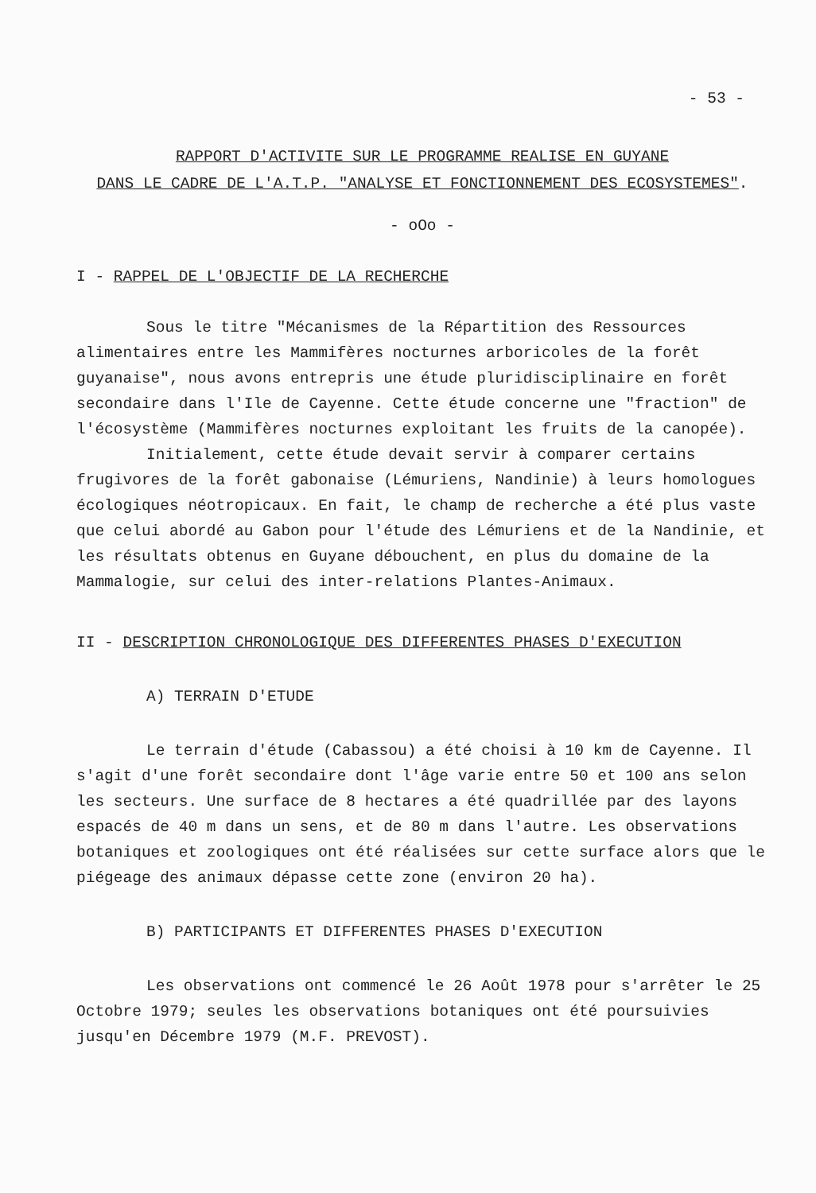- 53 -
RAPPORT D'ACTIVITE SUR LE PROGRAMME REALISE EN GUYANE
DANS LE CADRE DE L'A.T.P. "ANALYSE ET FONCTIONNEMENT DES ECOSYSTEMES".
- oOo -
I - RAPPEL DE L'OBJECTIF DE LA RECHERCHE
Sous le titre "Mécanismes de la Répartition des Ressources alimentaires entre les Mammifères nocturnes arboricoles de la forêt guyanaise", nous avons entrepris une étude pluridisciplinaire en forêt secondaire dans l'Ile de Cayenne. Cette étude concerne une "fraction" de l'écosystème (Mammifères nocturnes exploitant les fruits de la canopée).
Initialement, cette étude devait servir à comparer certains frugivores de la forêt gabonaise (Lémuriens, Nandinie) à leurs homologues écologiques néotropicaux. En fait, le champ de recherche a été plus vaste que celui abordé au Gabon pour l'étude des Lémuriens et de la Nandinie, et les résultats obtenus en Guyane débouchent, en plus du domaine de la Mammalogie, sur celui des inter-relations Plantes-Animaux.
II - DESCRIPTION CHRONOLOGIQUE DES DIFFERENTES PHASES D'EXECUTION
A) TERRAIN D'ETUDE
Le terrain d'étude (Cabassou) a été choisi à 10 km de Cayenne. Il s'agit d'une forêt secondaire dont l'âge varie entre 50 et 100 ans selon les secteurs. Une surface de 8 hectares a été quadrillée par des layons espacés de 40 m dans un sens, et de 80 m dans l'autre. Les observations botaniques et zoologiques ont été réalisées sur cette surface alors que le piégeage des animaux dépasse cette zone (environ 20 ha).
B) PARTICIPANTS ET DIFFERENTES PHASES D'EXECUTION
Les observations ont commencé le 26 Août 1978 pour s'arrêter le 25 Octobre 1979; seules les observations botaniques ont été poursuivies jusqu'en Décembre 1979 (M.F. PREVOST).